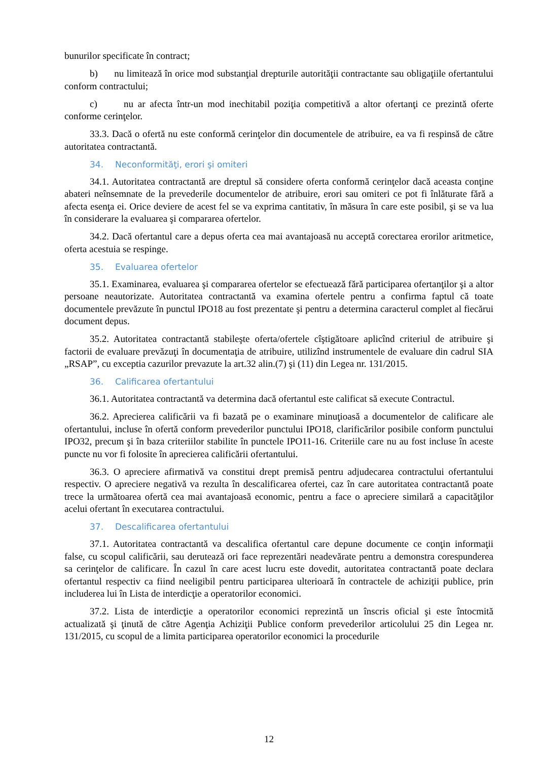bunurilor specificate în contract;
b) nu limitează în orice mod substanţial drepturile autorităţii contractante sau obligaţiile ofertantului conform contractului;
c) nu ar afecta într-un mod inechitabil poziţia competitivă a altor ofertanţi ce prezintă oferte conforme cerinţelor.
33.3. Dacă o ofertă nu este conformă cerinţelor din documentele de atribuire, ea va fi respinsă de către autoritatea contractantă.
34. Neconformităţi, erori şi omiteri
34.1. Autoritatea contractantă are dreptul să considere oferta conformă cerinţelor dacă aceasta conţine abateri neînsemnate de la prevederile documentelor de atribuire, erori sau omiteri ce pot fi înlăturate fără a afecta esenţa ei. Orice deviere de acest fel se va exprima cantitativ, în măsura în care este posibil, şi se va lua în considerare la evaluarea şi compararea ofertelor.
34.2. Dacă ofertantul care a depus oferta cea mai avantajoasă nu acceptă corectarea erorilor aritmetice, oferta acestuia se respinge.
35. Evaluarea ofertelor
35.1. Examinarea, evaluarea şi compararea ofertelor se efectuează fără participarea ofertanţilor şi a altor persoane neautorizate. Autoritatea contractantă va examina ofertele pentru a confirma faptul că toate documentele prevăzute în punctul IPO18 au fost prezentate şi pentru a determina caracterul complet al fiecărui document depus.
35.2. Autoritatea contractantă stabileşte oferta/ofertele cîştigătoare aplicînd criteriul de atribuire şi factorii de evaluare prevăzuţi în documentaţia de atribuire, utilizînd instrumentele de evaluare din cadrul SIA „RSAP”, cu exceptia cazurilor prevazute la art.32 alin.(7) şi (11) din Legea nr. 131/2015.
36. Calificarea ofertantului
36.1. Autoritatea contractantă va determina dacă ofertantul este calificat să execute Contractul.
36.2. Aprecierea calificării va fi bazată pe o examinare minuţioasă a documentelor de calificare ale ofertantului, incluse în ofertă conform prevederilor punctului IPO18, clarificărilor posibile conform punctului IPO32, precum şi în baza criteriilor stabilite în punctele IPO11-16. Criteriile care nu au fost incluse în aceste puncte nu vor fi folosite în aprecierea calificării ofertantului.
36.3. O apreciere afirmativă va constitui drept premisă pentru adjudecarea contractului ofertantului respectiv. O apreciere negativă va rezulta în descalificarea ofertei, caz în care autoritatea contractantă poate trece la următoarea ofertă cea mai avantajoasă economic, pentru a face o apreciere similară a capacităţilor acelui ofertant în executarea contractului.
37. Descalificarea ofertantului
37.1. Autoritatea contractantă va descalifica ofertantul care depune documente ce conţin informaţii false, cu scopul calificării, sau derutează ori face reprezentări neadevărate pentru a demonstra corespunderea sa cerinţelor de calificare. Ȋn cazul în care acest lucru este dovedit, autoritatea contractantă poate declara ofertantul respectiv ca fiind neeligibil pentru participarea ulterioară în contractele de achiziţii publice, prin includerea lui în Lista de interdicţie a operatorilor economici.
37.2. Lista de interdicţie a operatorilor economici reprezintă un înscris oficial şi este întocmită actualizată şi ţinută de către Agenţia Achiziţii Publice conform prevederilor articolului 25 din Legea nr. 131/2015, cu scopul de a limita participarea operatorilor economici la procedurile
12